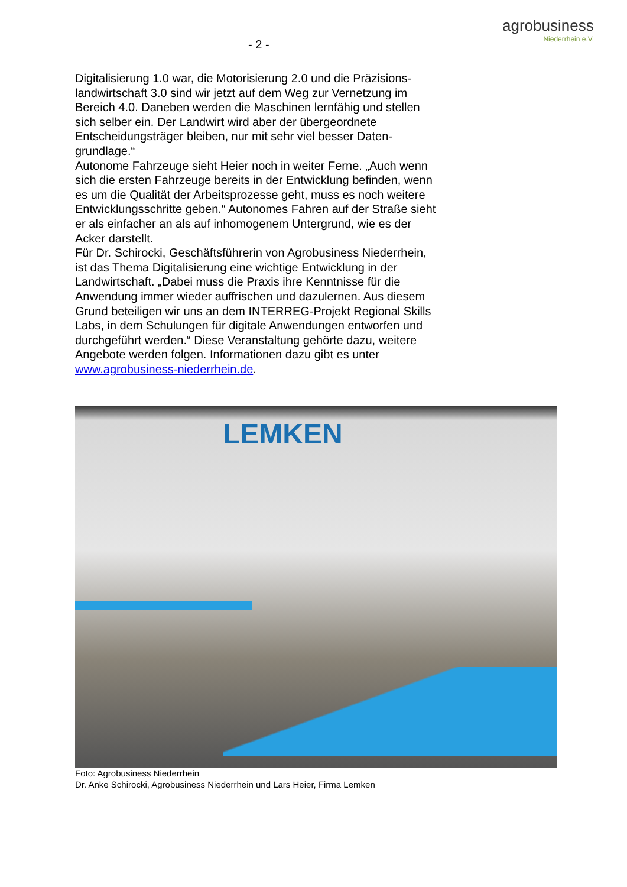- 2 -
agrobusiness
Niederrhein e.V.
Digitalisierung 1.0 war, die Motorisierung 2.0 und die Präzisions­landwirtschaft 3.0 sind wir jetzt auf dem Weg zur Vernetzung im Bereich 4.0. Daneben werden die Maschinen lernfähig und stel­len sich selber ein. Der Landwirt wird aber der übergeordnete Entscheidungsträger bleiben, nur mit sehr viel besser Daten­grundlage.“
Autonome Fahrzeuge sieht Heier noch in weiter Ferne. „Auch wenn sich die ersten Fahrzeuge bereits in der Entwicklung befin­den, wenn es um die Qualität der Arbeitsprozesse geht, muss es noch weitere Entwicklungsschritte geben.“ Autonomes Fahren auf der Straße sieht er als einfacher an als auf inhomogenem Untergrund, wie es der Acker darstellt.
Für Dr. Schirocki, Geschäftsführerin von Agrobusiness Nieder­rhein, ist das Thema Digitalisierung eine wichtige Entwicklung in der Landwirtschaft. „Dabei muss die Praxis ihre Kenntnisse für die Anwendung immer wieder auffrischen und dazulernen. Aus diesem Grund beteiligen wir uns an dem INTERREG-Projekt Re­gional Skills Labs, in dem Schulungen für digitale Anwendungen entworfen und durchgeführt werden.“ Diese Veranstaltung ge­hörte dazu, weitere Angebote werden folgen. Informationen dazu gibt es unter www.agrobusiness-niederrhein.de.
LEMKEN
Foto: Agrobusiness Niederrhein
Dr. Anke Schirocki, Agrobusiness Niederrhein und Lars Heier, Firma Lemken